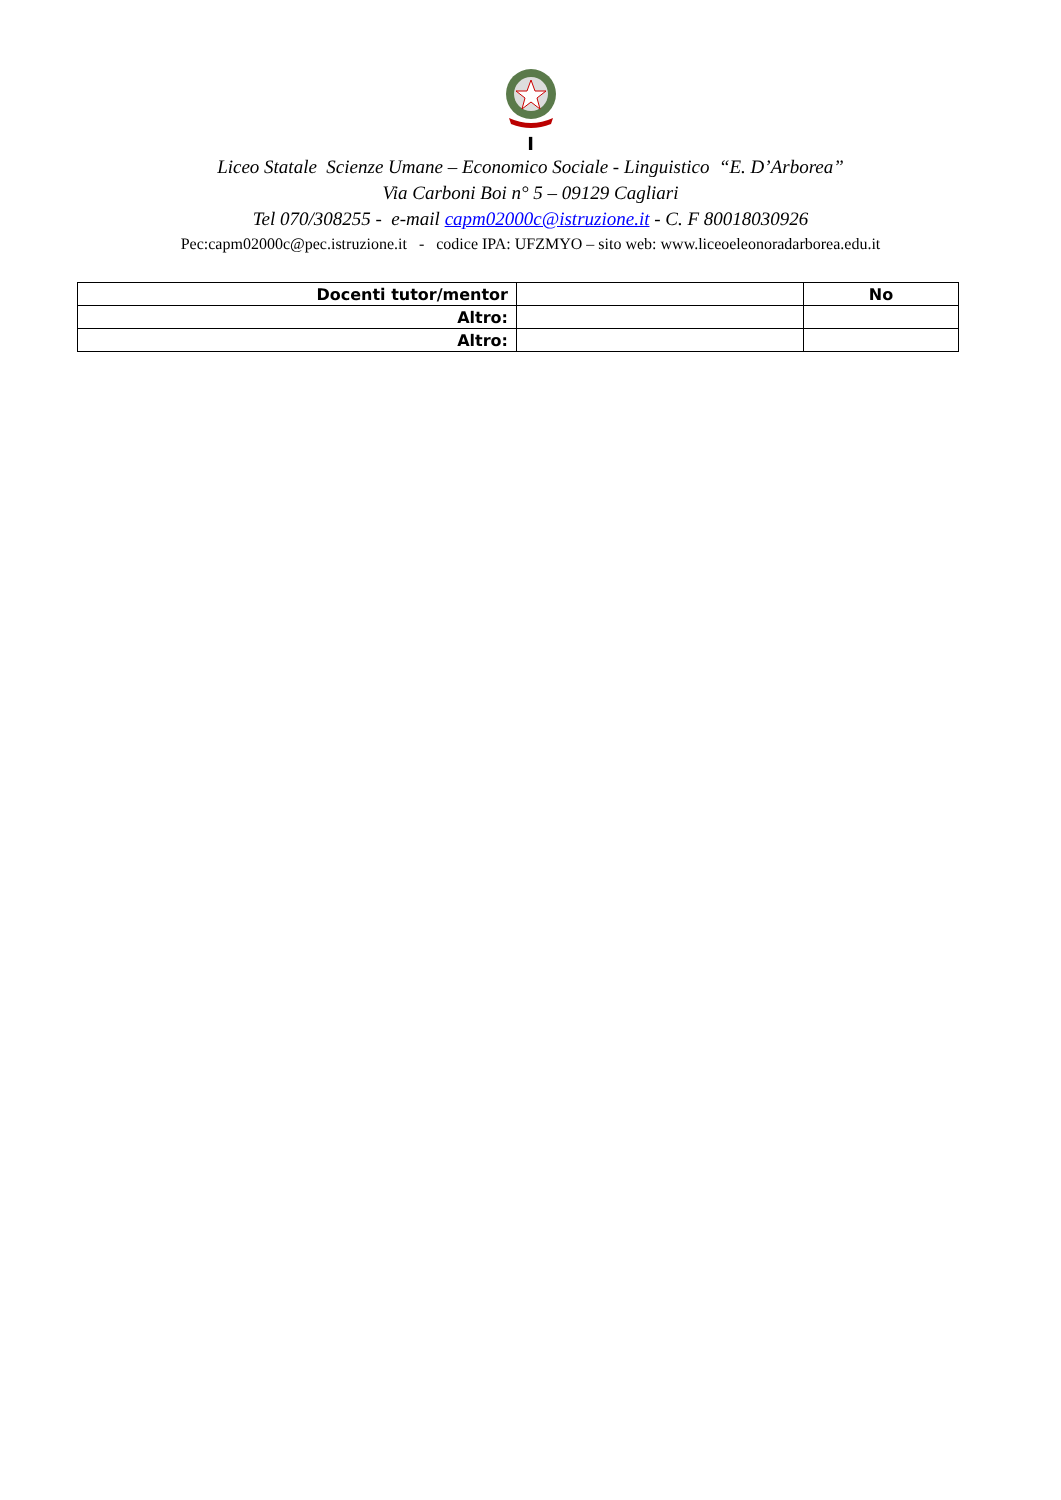I
Liceo Statale Scienze Umane – Economico Sociale - Linguistico “E. D’Arborea”
Via Carboni Boi n° 5 – 09129 Cagliari
Tel 070/308255 - e-mail capm02000c@istruzione.it - C. F 80018030926
Pec:capm02000c@pec.istruzione.it - codice IPA: UFZMYO – sito web: www.liceoeleonoradarborea.edu.it
| Docenti tutor/mentor | | No |
| Altro: | | |
| Altro: | | |